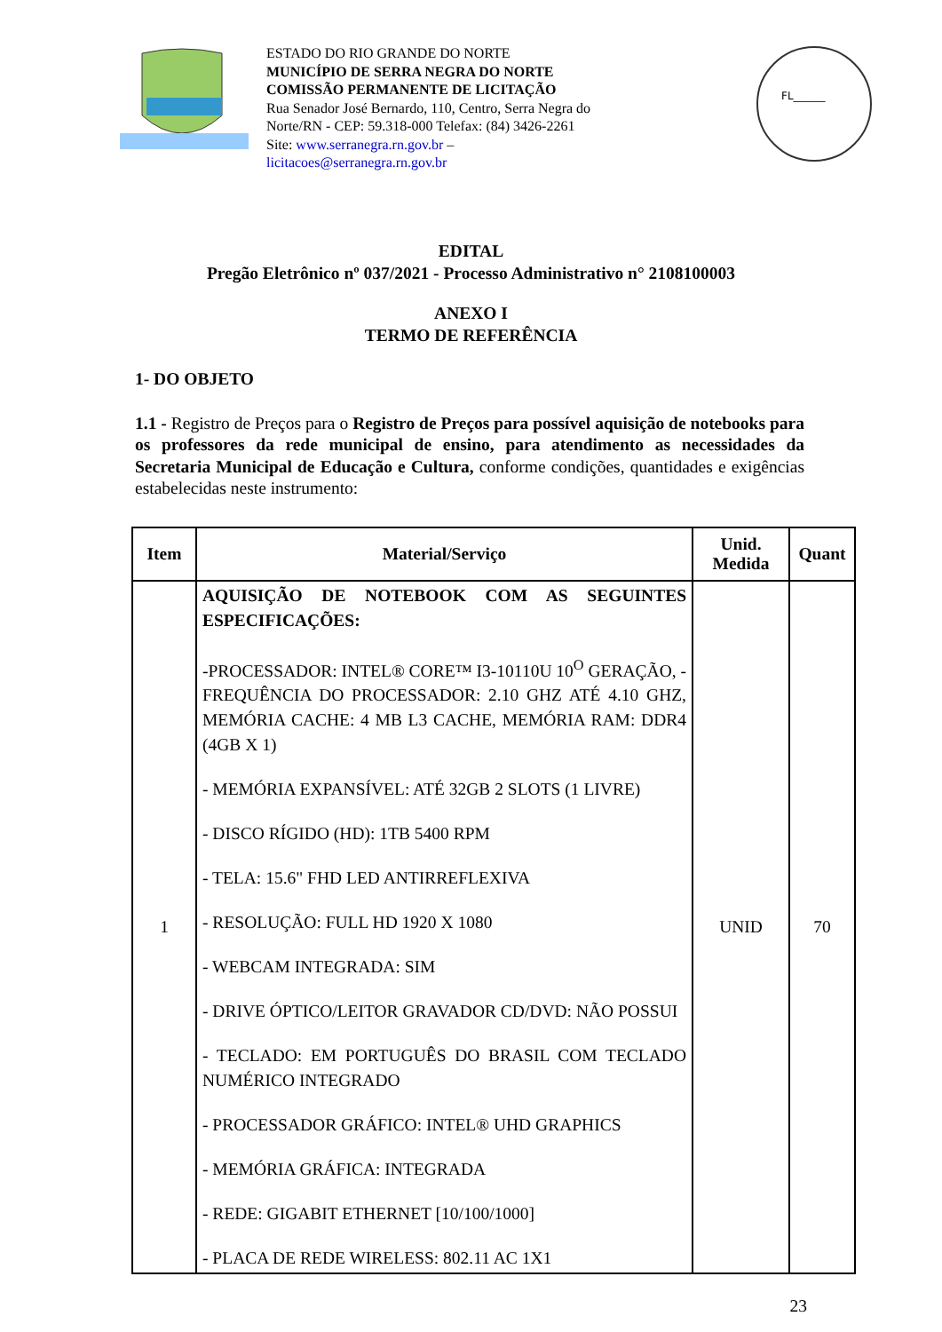ESTADO DO RIO GRANDE DO NORTE
MUNICÍPIO DE SERRA NEGRA DO NORTE
COMISSÃO PERMANENTE DE LICITAÇÃO
Rua Senador José Bernardo, 110, Centro, Serra Negra do Norte/RN - CEP: 59.318-000 Telefax: (84) 3426-2261
Site: www.serranegra.rn.gov.br –
licitacoes@serranegra.rn.gov.br
FL______
EDITAL
Pregão Eletrônico nº 037/2021 - Processo Administrativo n° 2108100003
ANEXO I
TERMO DE REFERÊNCIA
1- DO OBJETO
1.1 - Registro de Preços para o Registro de Preços para possível aquisição de notebooks para os professores da rede municipal de ensino, para atendimento as necessidades da Secretaria Municipal de Educação e Cultura, conforme condições, quantidades e exigências estabelecidas neste instrumento:
| Item | Material/Serviço | Unid. Medida | Quant |
| --- | --- | --- | --- |
| 1 | AQUISIÇÃO DE NOTEBOOK COM AS SEGUINTES ESPECIFICAÇÕES: -PROCESSADOR: INTEL® CORE™ I3-10110U 10<sup>O</sup> GERAÇÃO, - FREQUÊNCIA DO PROCESSADOR: 2.10 GHZ ATÉ 4.10 GHZ, MEMÓRIA CACHE: 4 MB L3 CACHE, MEMÓRIA RAM: DDR4 (4GB X 1) - MEMÓRIA EXPANSÍVEL: ATÉ 32GB 2 SLOTS (1 LIVRE) - DISCO RÍGIDO (HD): 1TB 5400 RPM - TELA: 15.6" FHD LED ANTIRREFLEXIVA - RESOLUÇÃO: FULL HD 1920 X 1080 - WEBCAM INTEGRADA: SIM - DRIVE ÓPTICO/LEITOR GRAVADOR CD/DVD: NÃO POSSUI - TECLADO: EM PORTUGUÊS DO BRASIL COM TECLADO NUMÉRICO INTEGRADO - PROCESSADOR GRÁFICO: INTEL® UHD GRAPHICS - MEMÓRIA GRÁFICA: INTEGRADA - REDE: GIGABIT ETHERNET [10/100/1000] - PLACA DE REDE WIRELESS: 802.11 AC 1X1 | UNID | 70 |
23